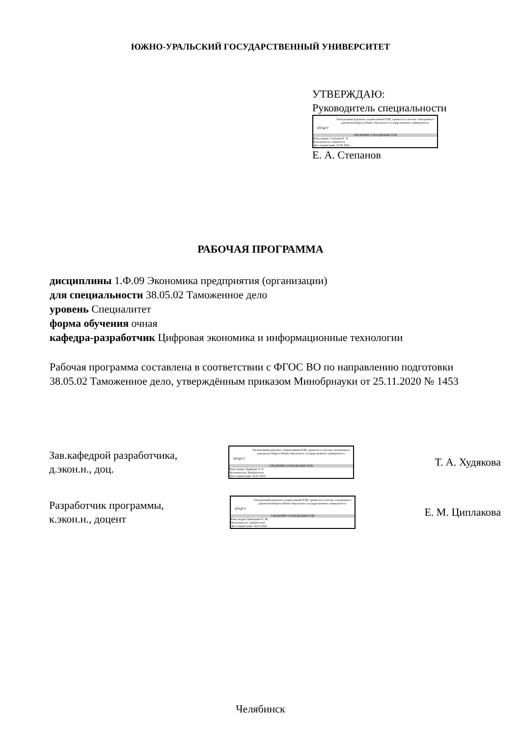ЮЖНО-УРАЛЬСКИЙ ГОСУДАРСТВЕННЫЙ УНИВЕРСИТЕТ
УТВЕРЖДАЮ:
Руководитель специальности
ЮУрГУ
Электронный документ, подписанный ПЭП, хранится в системе электронного документооборота Южно-Уральского государственного университета
СВЕДЕНИЯ О ВЛАДЕЛЬЦЕ ПЭП
Кому выдан: Степанов Е. А.
Пользователь: stepanovea
Дата подписания: 25.05.2022
Е. А. Степанов
РАБОЧАЯ ПРОГРАММА
дисциплины 1.Ф.09 Экономика предприятия (организации)
для специальности 38.05.02 Таможенное дело
уровень Специалитет
форма обучения очная
кафедра-разработчик Цифровая экономика и информационные технологии
Рабочая программа составлена в соответствии с ФГОС ВО по направлению подготовки 38.05.02 Таможенное дело, утверждённым приказом Минобрнауки от 25.11.2020 № 1453
Зав.кафедрой разработчика,
д.экон.н., доц.
ЮУрГУ
Электронный документ, подписанный ПЭП, хранится в системе электронного документооборота Южно-Уральского государственного университета
СВЕДЕНИЯ О ВЛАДЕЛЬЦЕ ПЭП
Кому выдан: Худякова Т. А.
Пользователь: khudiakovata
Дата подписания: 25.05.2022
Т. А. Худякова
Разработчик программы,
к.экон.н., доцент
ЮУрГУ
Электронный документ, подписанный ПЭП, хранится в системе электронного документооборота Южно-Уральского государственного университета
СВЕДЕНИЯ О ВЛАДЕЛЬЦЕ ПЭП
Кому выдан: Циплакова Е. М.
Пользователь: tsiplakovaem
Дата подписания: 24.05.2022
Е. М. Циплакова
Челябинск